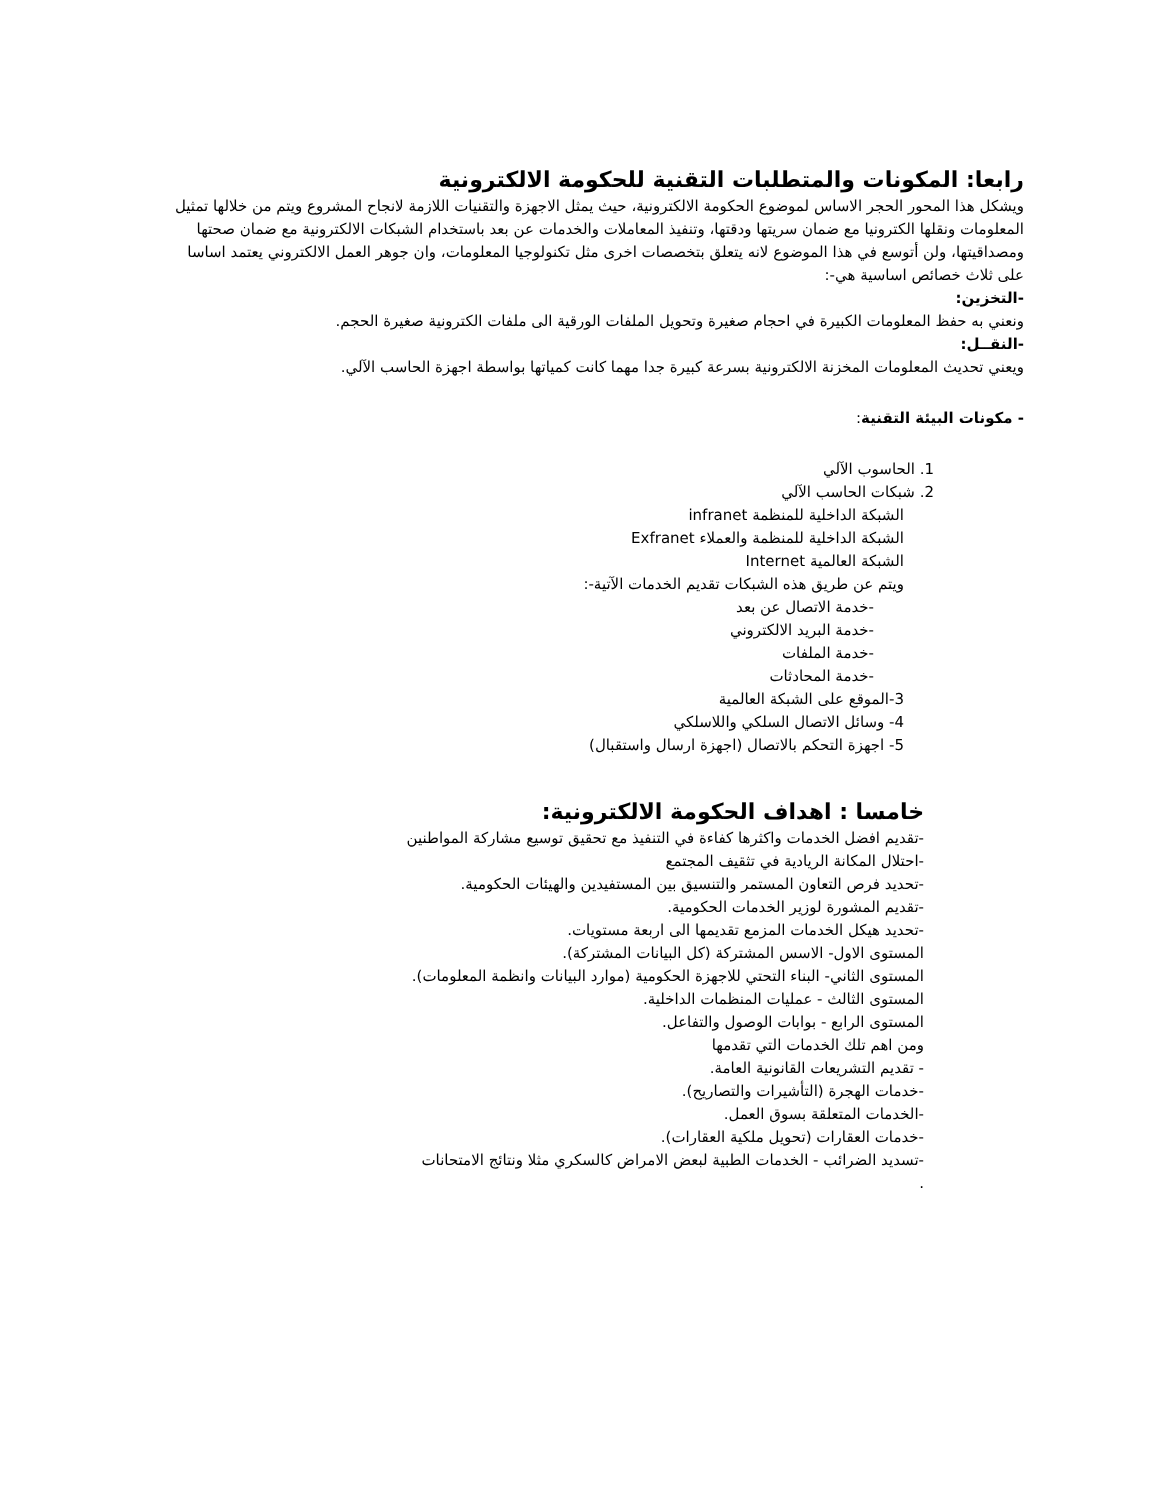رابعا: المكونات والمتطلبات التقنية للحكومة الالكترونية
ويشكل هذا المحور الحجر الاساس لموضوع الحكومة الالكترونية، حيث يمثل الاجهزة والتقنيات اللازمة لانجاح المشروع ويتم من خلالها تمثيل المعلومات ونقلها الكترونيا مع ضمان سريتها ودقتها، وتنفيذ المعاملات والخدمات عن بعد باستخدام الشبكات الالكترونية مع ضمان صحتها ومصداقيتها، ولن أتوسع في هذا الموضوع لانه يتعلق بتخصصات اخرى مثل تكنولوجيا المعلومات، وان جوهر العمل الالكتروني يعتمد اساسا على ثلاث خصائص اساسية هي-:
-التخزين:
ونعني به حفظ المعلومات الكبيرة في احجام صغيرة وتحويل الملفات الورقية الى ملفات الكترونية صغيرة الحجم.
-النقــل:
ويعني تحديث المعلومات المخزنة الالكترونية بسرعة كبيرة جدا مهما كانت كمياتها بواسطة اجهزة الحاسب الآلي.
- مكونات البيئة التقنية:
1. الحاسوب الآلي
2. شبكات الحاسب الآلي
الشبكة الداخلية للمنظمة infranet
الشبكة الداخلية للمنظمة والعملاء Exfranet
الشبكة العالمية Internet
ويتم عن طريق هذه الشبكات تقديم الخدمات الآتية-:
-خدمة الاتصال عن بعد
-خدمة البريد الالكتروني
-خدمة الملفات
-خدمة المحادثات
3-الموقع على الشبكة العالمية
4- وسائل الاتصال السلكي واللاسلكي
5- اجهزة التحكم بالاتصال (اجهزة ارسال واستقبال)
خامسا : اهداف الحكومة الالكترونية:
-تقديم افضل الخدمات واكثرها كفاءة في التنفيذ مع تحقيق توسيع مشاركة المواطنين
-احتلال المكانة الريادية في تثقيف المجتمع
-تحديد فرص التعاون المستمر والتنسيق بين المستفيدين والهيئات الحكومية.
-تقديم المشورة لوزير الخدمات الحكومية.
-تحديد هيكل الخدمات المزمع تقديمها الى اربعة مستويات.
المستوى الاول- الاسس المشتركة (كل البيانات المشتركة).
المستوى الثاني- البناء التحتي للاجهزة الحكومية (موارد البيانات وانظمة المعلومات).
المستوى الثالث - عمليات المنظمات الداخلية.
المستوى الرابع - بوابات الوصول والتفاعل.
ومن اهم تلك الخدمات التي تقدمها
- تقديم التشريعات القانونية العامة.
-خدمات الهجرة (التأشيرات والتصاريح).
-الخدمات المتعلقة بسوق العمل.
-خدمات العقارات (تحويل ملكية العقارات).
-تسديد الضرائب - الخدمات الطبية لبعض الامراض كالسكري مثلا ونتائج الامتحانات
.